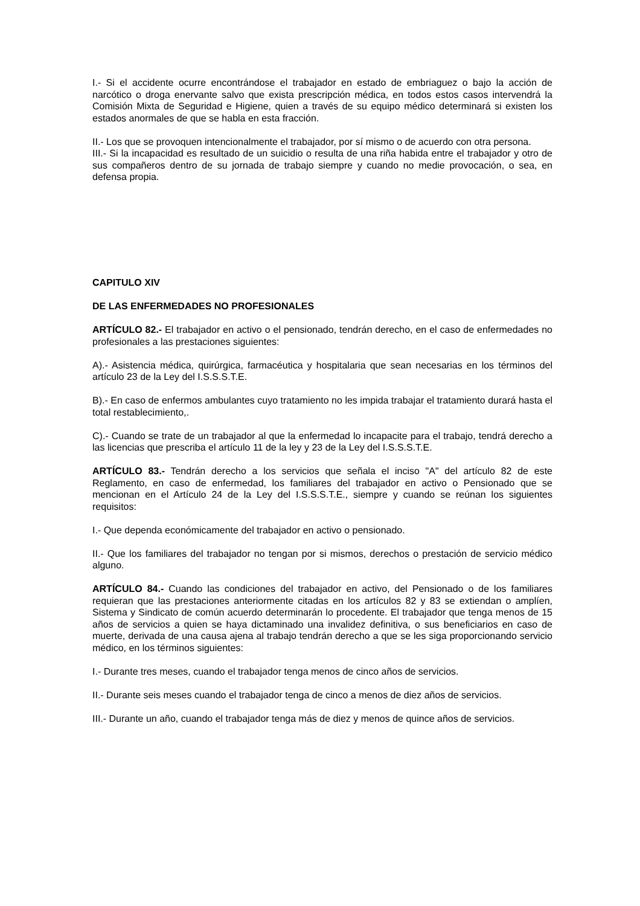I.- Si el accidente ocurre encontrándose el trabajador en estado de embriaguez o bajo la acción de narcótico o droga enervante salvo que exista prescripción médica, en todos estos casos intervendrá la Comisión Mixta de Seguridad e Higiene, quien a través de su equipo médico determinará si existen los estados anormales de que se habla en esta fracción.
II.- Los que se provoquen intencionalmente el trabajador, por sí mismo o de acuerdo con otra persona.
III.- Si la incapacidad es resultado de un suicidio o resulta de una riña habida entre el trabajador y otro de sus compañeros dentro de su jornada de trabajo siempre y cuando no medie provocación, o sea, en defensa propia.
CAPITULO XIV
DE LAS ENFERMEDADES NO PROFESIONALES
ARTÍCULO 82.- El trabajador en activo o el pensionado, tendrán derecho, en el caso de enfermedades no profesionales a las prestaciones siguientes:
A).- Asistencia médica, quirúrgica, farmacéutica y hospitalaria que sean necesarias en los términos del artículo 23 de la Ley del I.S.S.S.T.E.
B).- En caso de enfermos ambulantes cuyo tratamiento no les impida trabajar el tratamiento durará hasta el total restablecimiento,.
C).- Cuando se trate de un trabajador al que la enfermedad lo incapacite para el trabajo, tendrá derecho a las licencias que prescriba el artículo 11 de la ley y 23 de la Ley del I.S.S.S.T.E.
ARTÍCULO 83.- Tendrán derecho a los servicios que señala el inciso "A" del artículo 82 de este Reglamento, en caso de enfermedad, los familiares del trabajador en activo o Pensionado que se mencionan en el Artículo 24 de la Ley del I.S.S.S.T.E., siempre y cuando se reúnan los siguientes requisitos:
I.- Que dependa económicamente del trabajador en activo o pensionado.
II.- Que los familiares del trabajador no tengan por si mismos, derechos o prestación de servicio médico alguno.
ARTÍCULO 84.- Cuando las condiciones del trabajador en activo, del Pensionado o de los familiares requieran que las prestaciones anteriormente citadas en los artículos 82 y 83 se extiendan o amplíen, Sistema y Sindicato de común acuerdo determinarán lo procedente. El trabajador que tenga menos de 15 años de servicios a quien se haya dictaminado una invalidez definitiva, o sus beneficiarios en caso de muerte, derivada de una causa ajena al trabajo tendrán derecho a que se les siga proporcionando servicio médico, en los términos siguientes:
I.- Durante tres meses, cuando el trabajador tenga menos de cinco años de servicios.
II.- Durante seis meses cuando el trabajador tenga de cinco a menos de diez años de servicios.
III.- Durante un año, cuando el trabajador tenga más de diez y menos de quince años de servicios.